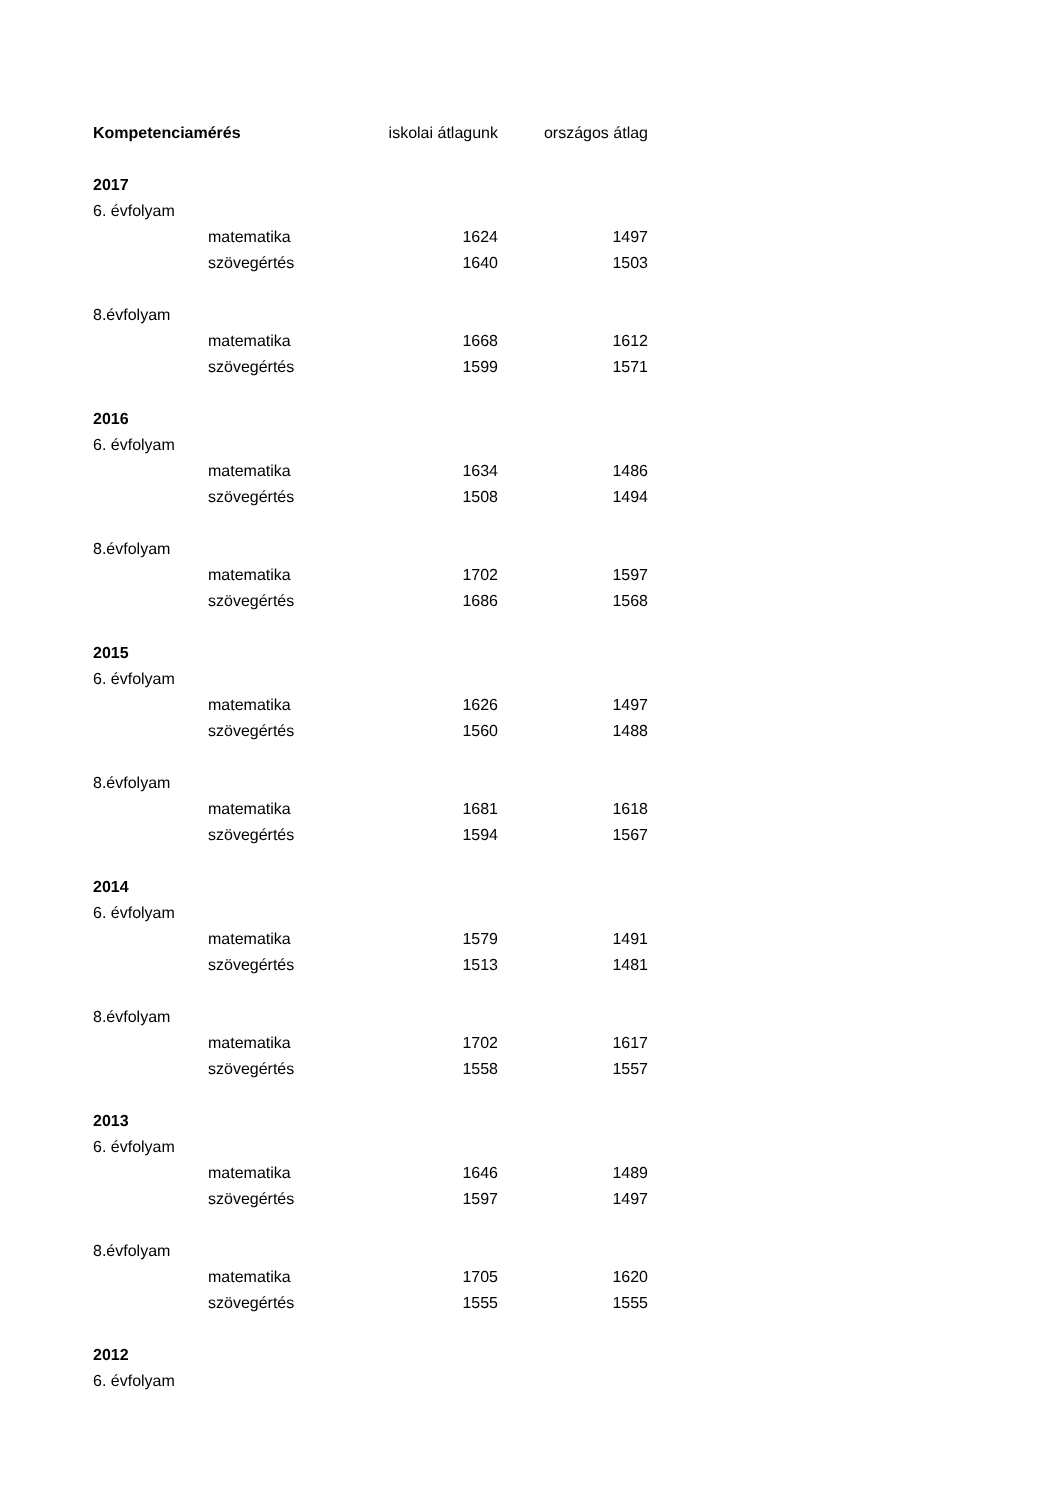| Kompetenciamérés | | iskolai átlagunk | országos átlag |
| --- | --- | --- | --- |
| 2017 | | | |
| 6. évfolyam | | | |
| | matematika | 1624 | 1497 |
| | szövegértés | 1640 | 1503 |
| 8.évfolyam | | | |
| | matematika | 1668 | 1612 |
| | szövegértés | 1599 | 1571 |
| 2016 | | | |
| 6. évfolyam | | | |
| | matematika | 1634 | 1486 |
| | szövegértés | 1508 | 1494 |
| 8.évfolyam | | | |
| | matematika | 1702 | 1597 |
| | szövegértés | 1686 | 1568 |
| 2015 | | | |
| 6. évfolyam | | | |
| | matematika | 1626 | 1497 |
| | szövegértés | 1560 | 1488 |
| 8.évfolyam | | | |
| | matematika | 1681 | 1618 |
| | szövegértés | 1594 | 1567 |
| 2014 | | | |
| 6. évfolyam | | | |
| | matematika | 1579 | 1491 |
| | szövegértés | 1513 | 1481 |
| 8.évfolyam | | | |
| | matematika | 1702 | 1617 |
| | szövegértés | 1558 | 1557 |
| 2013 | | | |
| 6. évfolyam | | | |
| | matematika | 1646 | 1489 |
| | szövegértés | 1597 | 1497 |
| 8.évfolyam | | | |
| | matematika | 1705 | 1620 |
| | szövegértés | 1555 | 1555 |
| 2012 | | | |
| 6. évfolyam | | | |